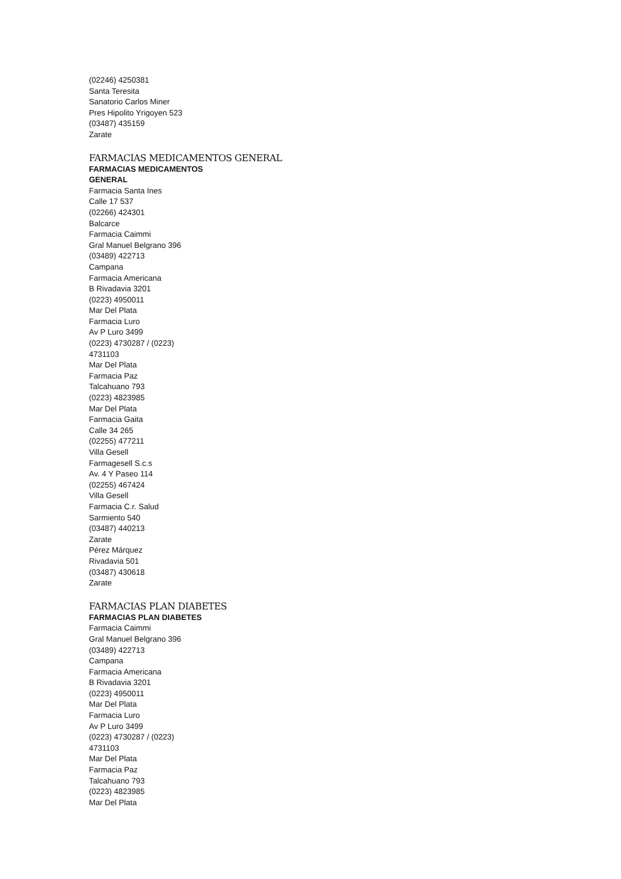(02246) 4250381
Santa Teresita
Sanatorio Carlos Miner
Pres Hipolito Yrigoyen 523
(03487) 435159
Zarate
FARMACIAS MEDICAMENTOS GENERAL
FARMACIAS MEDICAMENTOS
GENERAL
Farmacia Santa Ines
Calle 17 537
(02266) 424301
Balcarce
Farmacia Caimmi
Gral Manuel Belgrano 396
(03489) 422713
Campana
Farmacia Americana
B Rivadavia 3201
(0223) 4950011
Mar Del Plata
Farmacia Luro
Av P Luro 3499
(0223) 4730287 / (0223)
4731103
Mar Del Plata
Farmacia Paz
Talcahuano 793
(0223) 4823985
Mar Del Plata
Farmacia Gaita
Calle 34 265
(02255) 477211
Villa Gesell
Farmagesell S.c.s
Av. 4 Y Paseo 114
(02255) 467424
Villa Gesell
Farmacia C.r. Salud
Sarmiento 540
(03487) 440213
Zarate
Pérez Márquez
Rivadavia 501
(03487) 430618
Zarate
FARMACIAS PLAN DIABETES
FARMACIAS PLAN DIABETES
Farmacia Caimmi
Gral Manuel Belgrano 396
(03489) 422713
Campana
Farmacia Americana
B Rivadavia 3201
(0223) 4950011
Mar Del Plata
Farmacia Luro
Av P Luro 3499
(0223) 4730287 / (0223)
4731103
Mar Del Plata
Farmacia Paz
Talcahuano 793
(0223) 4823985
Mar Del Plata